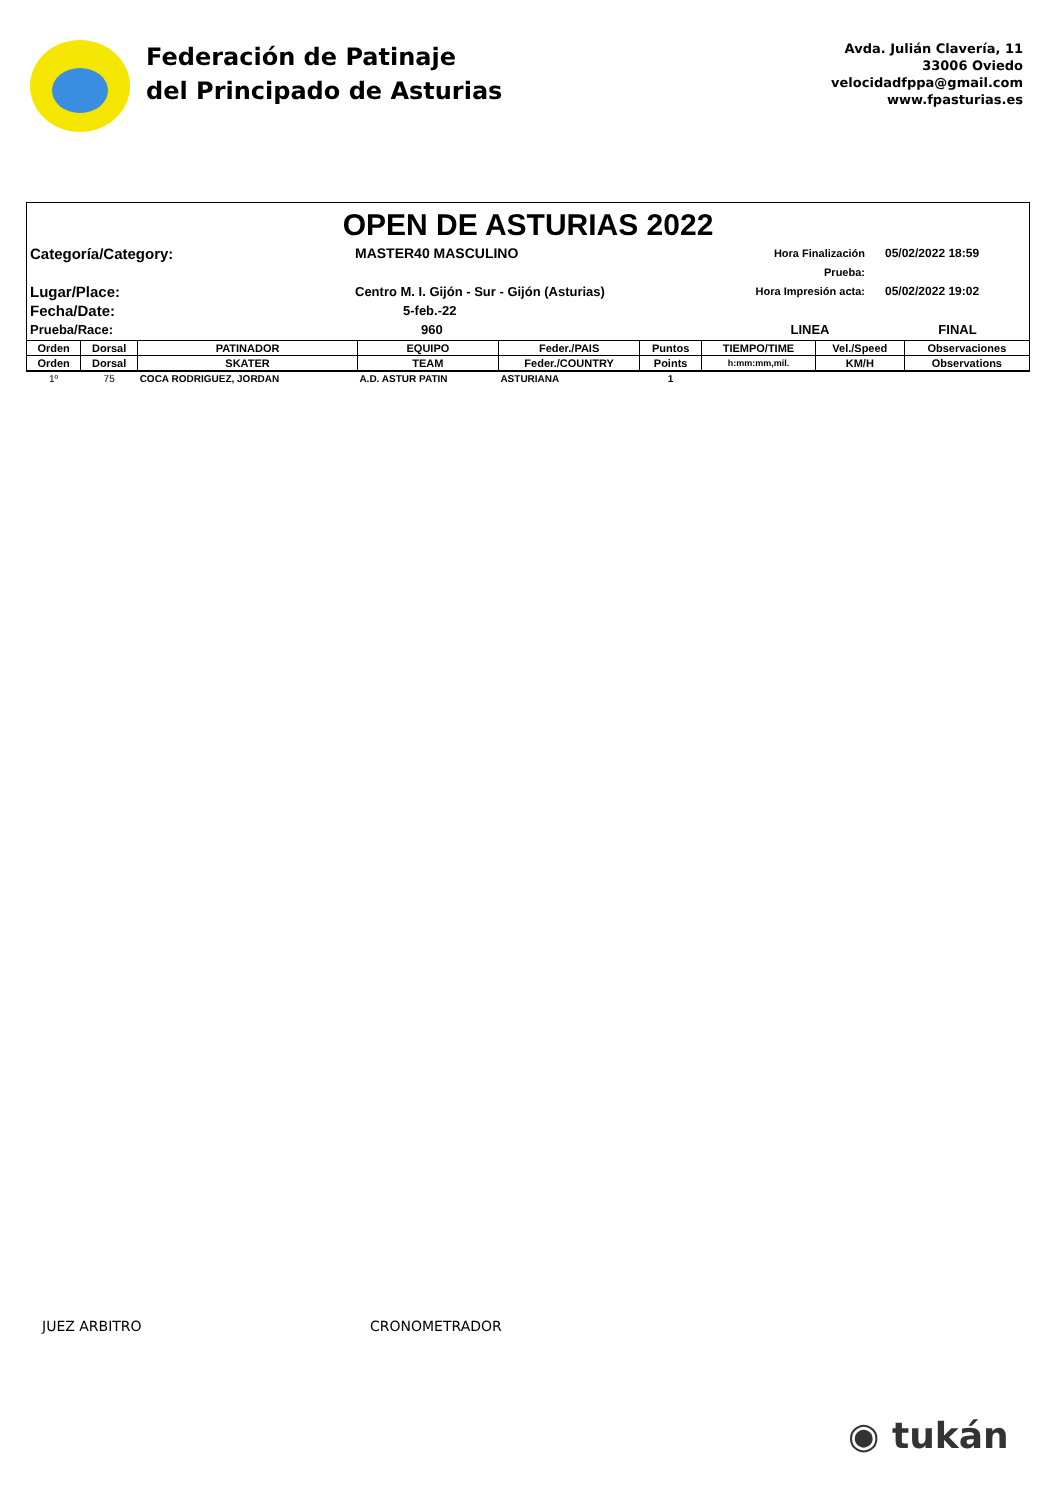Federación de Patinaje
del Principado de Asturias
Avda. Julián Clavería, 11
33006 Oviedo
velocidadfppa@gmail.com
www.fpasturias.es
OPEN DE ASTURIAS 2022
Categoría/Category:
MASTER40 MASCULINO
Hora Finalización Prueba:
05/02/2022 18:59
Lugar/Place:
Centro M. I. Gijón - Sur - Gijón (Asturias)
Hora Impresión acta:
05/02/2022 19:02
Fecha/Date:
5-feb.-22
Prueba/Race:
960
LINEA
FINAL
| Orden | Dorsal | PATINADOR | EQUIPO | Feder./PAIS | Puntos | TIEMPO/TIME | Vel./Speed | Observaciones |
| --- | --- | --- | --- | --- | --- | --- | --- | --- |
| Orden | Dorsal | SKATER | TEAM | Feder./COUNTRY | Points | h:mm:mm,mil. | KM/H | Observations |
| 1º | 75 | COCA RODRIGUEZ, JORDAN | A.D. ASTUR PATIN | ASTURIANA | 1 | | | |
JUEZ ARBITRO CRONOMETRADOR
◉ tukán